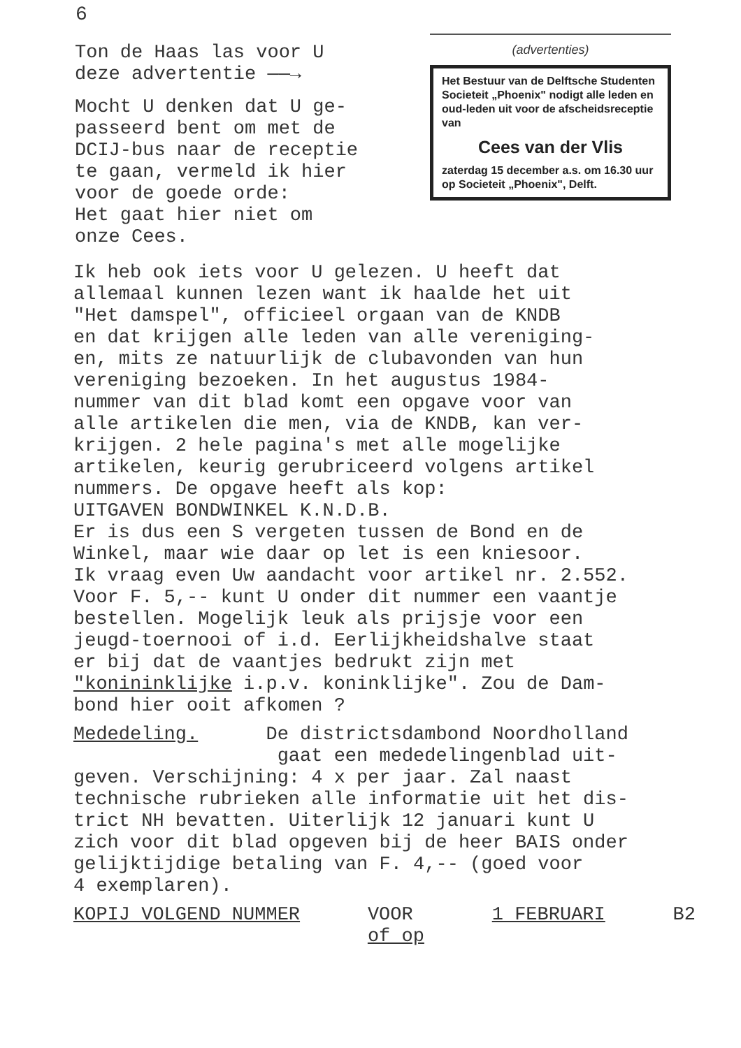6
Ton de Haas las voor U
deze advertentie ——→
Mocht U denken dat U ge-
passeerd bent om met de
DCIJ-bus naar de receptie
te gaan, vermeld ik hier
voor de goede orde:
Het gaat hier niet om
onze Cees.
(advertenties)
Het Bestuur van de Delftsche Studenten Societeit „Phoenix" nodigt alle leden en oud-leden uit voor de afscheidsreceptie van
Cees van der Vlis
zaterdag 15 december a.s. om 16.30 uur op Societeit „Phoenix", Delft.
Ik heb ook iets voor U gelezen. U heeft dat
allemaal kunnen lezen want ik haalde het uit
"Het damspel", officieel orgaan van de KNDB
en dat krijgen alle leden van alle vereniging-
en, mits ze natuurlijk de clubavonden van hun
vereniging bezoeken. In het augustus 1984-
nummer van dit blad komt een opgave voor van
alle artikelen die men, via de KNDB, kan ver-
krijgen. 2 hele pagina's met alle mogelijke
artikelen, keurig gerubriceerd volgens artikel
nummers. De opgave heeft als kop:
UITGAVEN BONDWINKEL K.N.D.B.
Er is dus een S vergeten tussen de Bond en de
Winkel, maar wie daar op let is een kniesoor.
Ik vraag even Uw aandacht voor artikel nr. 2.552.
Voor F. 5,-- kunt U onder dit nummer een vaantje
bestellen. Mogelijk leuk als prijsje voor een
jeugd-toernooi of i.d. Eerlijkheidshalve staat
er bij dat de vaantjes bedrukt zijn met
"konininklijke i.p.v. koninklijke". Zou de Dam-
bond hier ooit afkomen ?
Mededeling. De districtsdambond Noordholland
gaat een mededelingenblad uit-
geven. Verschijning: 4 x per jaar. Zal naast
technische rubrieken alle informatie uit het dis-
trict NH bevatten. Uiterlijk 12 januari kunt U
zich voor dit blad opgeven bij de heer BAIS onder
gelijktijdige betaling van F. 4,-- (goed voor
4 exemplaren).
KOPIJ VOLGEND NUMMER VOOR
of op 1 FEBRUARI B2